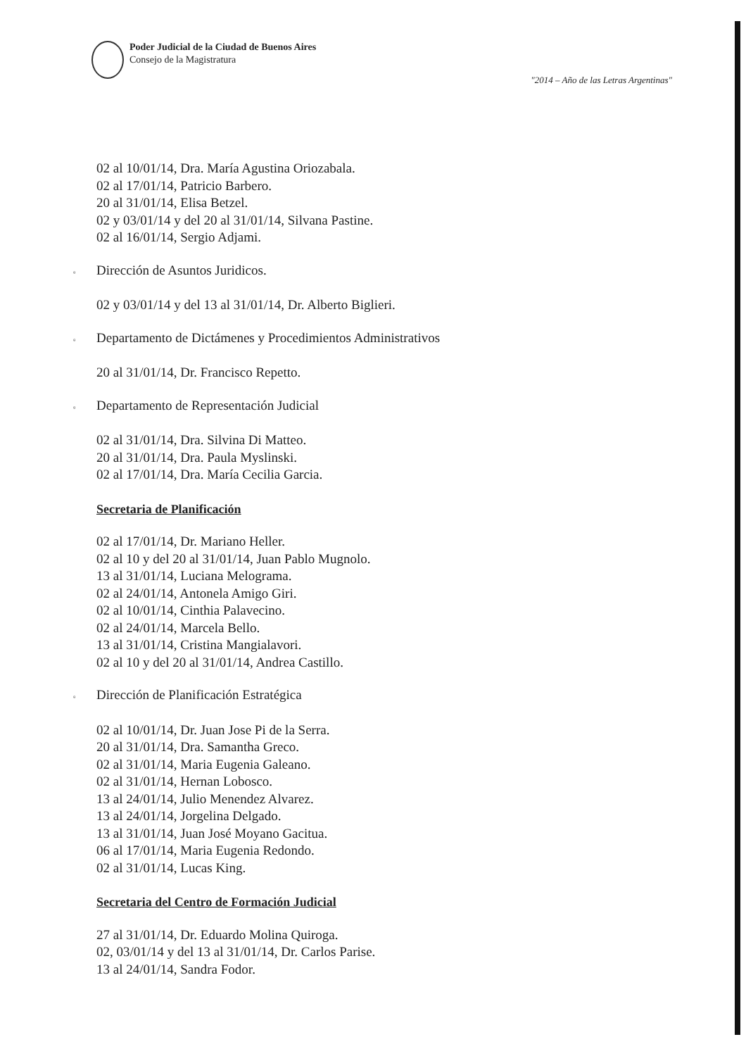Poder Judicial de la Ciudad de Buenos Aires
Consejo de la Magistratura
"2014 – Año de las Letras Argentinas"
02 al 10/01/14, Dra. María Agustina Oriozabala.
02 al 17/01/14, Patricio Barbero.
20 al 31/01/14, Elisa Betzel.
02 y 03/01/14 y del 20 al 31/01/14, Silvana Pastine.
02 al 16/01/14, Sergio Adjami.
▫ Dirección de Asuntos Juridicos.
02 y 03/01/14 y del 13 al 31/01/14, Dr. Alberto Biglieri.
▫ Departamento de Dictámenes y Procedimientos Administrativos
20 al 31/01/14, Dr. Francisco Repetto.
▫ Departamento de Representación Judicial
02 al 31/01/14, Dra. Silvina Di Matteo.
20 al 31/01/14, Dra. Paula Myslinski.
02 al 17/01/14, Dra. María Cecilia Garcia.
Secretaria de Planificación
02 al 17/01/14, Dr. Mariano Heller.
02 al 10 y del 20 al 31/01/14, Juan Pablo Mugnolo.
13 al 31/01/14, Luciana Melograma.
02 al 24/01/14, Antonela Amigo Giri.
02 al 10/01/14, Cinthia Palavecino.
02 al 24/01/14, Marcela Bello.
13 al 31/01/14, Cristina Mangialavori.
02 al 10 y del 20 al 31/01/14, Andrea Castillo.
▫ Dirección de Planificación Estratégica
02 al 10/01/14, Dr. Juan Jose Pi de la Serra.
20 al 31/01/14, Dra. Samantha Greco.
02 al 31/01/14, Maria Eugenia Galeano.
02 al 31/01/14, Hernan Lobosco.
13 al 24/01/14, Julio Menendez Alvarez.
13 al 24/01/14, Jorgelina Delgado.
13 al 31/01/14, Juan José Moyano Gacitua.
06 al 17/01/14, Maria Eugenia Redondo.
02 al 31/01/14, Lucas King.
Secretaria del Centro de Formación Judicial
27 al 31/01/14, Dr. Eduardo Molina Quiroga.
02, 03/01/14 y del 13 al 31/01/14, Dr. Carlos Parise.
13 al 24/01/14, Sandra Fodor.